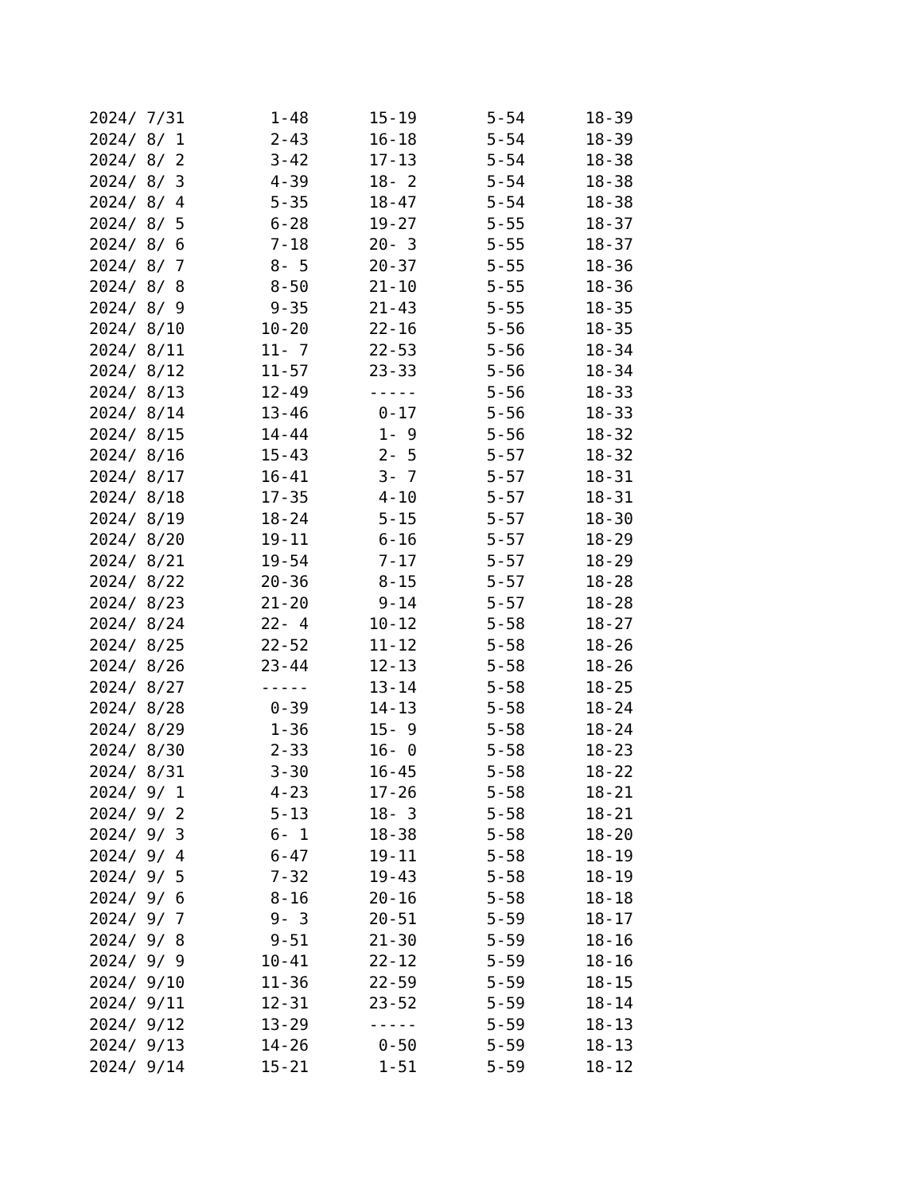| 2024/ 7/31 | 1-48 | 15-19 | 5-54 | 18-39 |
| 2024/ 8/ 1 | 2-43 | 16-18 | 5-54 | 18-39 |
| 2024/ 8/ 2 | 3-42 | 17-13 | 5-54 | 18-38 |
| 2024/ 8/ 3 | 4-39 | 18- 2 | 5-54 | 18-38 |
| 2024/ 8/ 4 | 5-35 | 18-47 | 5-54 | 18-38 |
| 2024/ 8/ 5 | 6-28 | 19-27 | 5-55 | 18-37 |
| 2024/ 8/ 6 | 7-18 | 20- 3 | 5-55 | 18-37 |
| 2024/ 8/ 7 | 8- 5 | 20-37 | 5-55 | 18-36 |
| 2024/ 8/ 8 | 8-50 | 21-10 | 5-55 | 18-36 |
| 2024/ 8/ 9 | 9-35 | 21-43 | 5-55 | 18-35 |
| 2024/ 8/10 | 10-20 | 22-16 | 5-56 | 18-35 |
| 2024/ 8/11 | 11- 7 | 22-53 | 5-56 | 18-34 |
| 2024/ 8/12 | 11-57 | 23-33 | 5-56 | 18-34 |
| 2024/ 8/13 | 12-49 | ----- | 5-56 | 18-33 |
| 2024/ 8/14 | 13-46 | 0-17 | 5-56 | 18-33 |
| 2024/ 8/15 | 14-44 | 1- 9 | 5-56 | 18-32 |
| 2024/ 8/16 | 15-43 | 2- 5 | 5-57 | 18-32 |
| 2024/ 8/17 | 16-41 | 3- 7 | 5-57 | 18-31 |
| 2024/ 8/18 | 17-35 | 4-10 | 5-57 | 18-31 |
| 2024/ 8/19 | 18-24 | 5-15 | 5-57 | 18-30 |
| 2024/ 8/20 | 19-11 | 6-16 | 5-57 | 18-29 |
| 2024/ 8/21 | 19-54 | 7-17 | 5-57 | 18-29 |
| 2024/ 8/22 | 20-36 | 8-15 | 5-57 | 18-28 |
| 2024/ 8/23 | 21-20 | 9-14 | 5-57 | 18-28 |
| 2024/ 8/24 | 22- 4 | 10-12 | 5-58 | 18-27 |
| 2024/ 8/25 | 22-52 | 11-12 | 5-58 | 18-26 |
| 2024/ 8/26 | 23-44 | 12-13 | 5-58 | 18-26 |
| 2024/ 8/27 | ----- | 13-14 | 5-58 | 18-25 |
| 2024/ 8/28 | 0-39 | 14-13 | 5-58 | 18-24 |
| 2024/ 8/29 | 1-36 | 15- 9 | 5-58 | 18-24 |
| 2024/ 8/30 | 2-33 | 16- 0 | 5-58 | 18-23 |
| 2024/ 8/31 | 3-30 | 16-45 | 5-58 | 18-22 |
| 2024/ 9/ 1 | 4-23 | 17-26 | 5-58 | 18-21 |
| 2024/ 9/ 2 | 5-13 | 18- 3 | 5-58 | 18-21 |
| 2024/ 9/ 3 | 6- 1 | 18-38 | 5-58 | 18-20 |
| 2024/ 9/ 4 | 6-47 | 19-11 | 5-58 | 18-19 |
| 2024/ 9/ 5 | 7-32 | 19-43 | 5-58 | 18-19 |
| 2024/ 9/ 6 | 8-16 | 20-16 | 5-58 | 18-18 |
| 2024/ 9/ 7 | 9- 3 | 20-51 | 5-59 | 18-17 |
| 2024/ 9/ 8 | 9-51 | 21-30 | 5-59 | 18-16 |
| 2024/ 9/ 9 | 10-41 | 22-12 | 5-59 | 18-16 |
| 2024/ 9/10 | 11-36 | 22-59 | 5-59 | 18-15 |
| 2024/ 9/11 | 12-31 | 23-52 | 5-59 | 18-14 |
| 2024/ 9/12 | 13-29 | ----- | 5-59 | 18-13 |
| 2024/ 9/13 | 14-26 | 0-50 | 5-59 | 18-13 |
| 2024/ 9/14 | 15-21 | 1-51 | 5-59 | 18-12 |